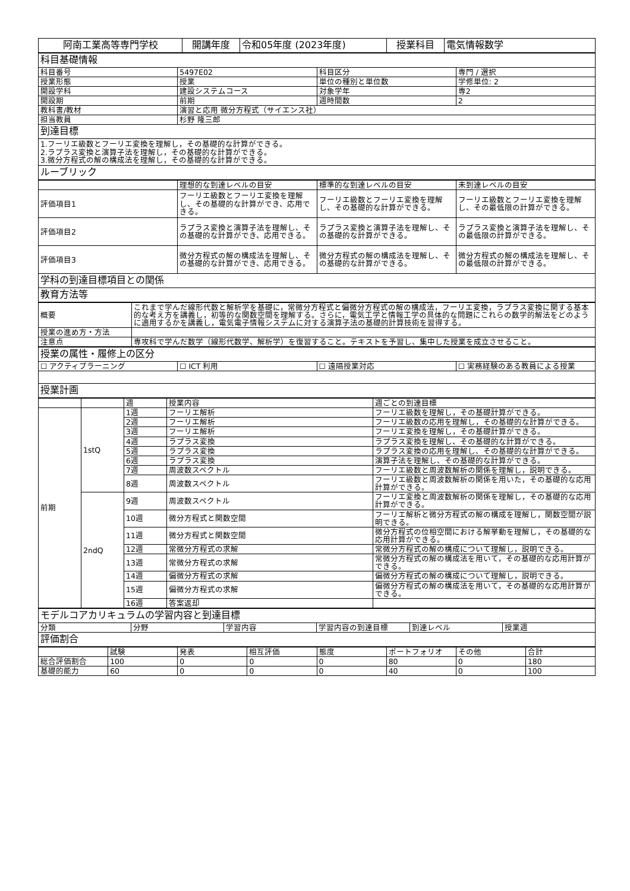| 阿南工業高等専門学校 | 開講年度 | 令和05年度 (2023年度) | 授業科目 | 電気情報数学 |
| 科目基礎情報 | | | |
| 科目番号 | 5497E02 | 科目区分 | 専門 / 選択 |
| 授業形態 | 授業 | 単位の種別と単位数 | 学修単位: 2 |
| 開設学科 | 建設システムコース | 対象学年 | 専2 |
| 開設期 | 前期 | 週時間数 | 2 |
| 教科書/教材 | 演習と応用 微分方程式（サイエンス社） | | |
| 担当教員 | 杉野 隆三郎 | | |
| 到達目標 | | | |
| 1.フーリエ級数とフーリエ変換を理解し，その基礎的な計算ができる。 2.ラプラス変換と演算子法を理解し，その基礎的な計算ができる。 3.微分方程式の解の構成法を理解し，その基礎的な計算ができる。 | | | |
| ルーブリック | | | |
| | 理想的な到達レベルの目安 | 標準的な到達レベルの目安 | 未到達レベルの目安 |
| 評価項目1 | フーリエ級数とフーリエ変換を理解し、その基礎的な計算ができ、応用できる。 | フーリエ級数とフーリエ変換を理解し、その基礎的な計算ができる。 | フーリエ級数とフーリエ変換を理解し、その最低限の計算ができる。 |
| 評価項目2 | ラプラス変換と演算子法を理解し、その基礎的な計算ができ、応用できる。 | ラプラス変換と演算子法を理解し、その基礎的な計算ができる。 | ラプラス変換と演算子法を理解し、その最低限の計算ができる。 |
| 評価項目3 | 微分方程式の解の構成法を理解し、その基礎的な計算ができ、応用できる。 | 微分方程式の解の構成法を理解し、その基礎的な計算ができる。 | 微分方程式の解の構成法を理解し、その最低限の計算ができる。 |
| 学科の到達目標項目との関係 | | | |
| 教育方法等 | | | |
| 概要 | これまで学んだ線形代数と解析学を基礎に，常微分方程式と偏微分方程式の解の構成法，フーリエ変換，ラプラス変換に関する基本的な考え方を講義し，初等的な関数空間を理解する。さらに，電気工学と情報工学の具体的な問題にこれらの数学的解法をどのように適用するかを講義し，電気電子情報システムに対する演算子法の基礎的計算技術を習得する。 |
| 授業の進め方・方法 | |
| 注意点 | 専攻科で学んだ数学（線形代数学、解析学）を復習すること。テキストを予習し、集中した授業を成立させること。 |
| 授業の属性・履修上の区分 | | | |
| ☐ アクティブラーニング | ☐ ICT 利用 | ☐ 遠隔授業対応 | ☐ 実務経験のある教員による授業 |
| 授業計画 | | | |
| | | 週 | 授業内容 | 週ごとの到達目標 |
| 前期 | 1stQ | 1週 | フーリエ解析 | フーリエ級数を理解し，その基礎計算ができる。 |
| | | 2週 | フーリエ解析 | フーリエ級数の応用を理解し，その基礎的な計算ができる。 |
| | | 3週 | フーリエ解析 | フーリエ変換を理解し，その基礎計算ができる。 |
| | | 4週 | ラプラス変換 | ラプラス変換を理解し、その基礎的な計算ができる。 |
| | | 5週 | ラプラス変換 | ラプラス変換の応用を理解し、その基礎的な計算ができる。 |
| | | 6週 | ラプラス変換 | 演算子法を理解し、その基礎的な計算ができる。 |
| | | 7週 | 周波数スペクトル | フーリエ級数と周波数解析の関係を理解し，説明できる。 |
| | | 8週 | 周波数スペクトル | フーリエ級数と周波数解析の関係を用いた，その基礎的な応用計算ができる。 |
| | 2ndQ | 9週 | 周波数スペクトル | フーリエ変換と周波数解析の関係を理解し，その基礎的な応用計算ができる。 |
| | | 10週 | 微分方程式と関数空間 | フーリエ解析と微分方程式の解の構成を理解し，関数空間が説明できる。 |
| | | 11週 | 微分方程式と関数空間 | 微分方程式の位相空間における解挙動を理解し，その基礎的な応用計算ができる。 |
| | | 12週 | 常微分方程式の求解 | 常微分方程式の解の構成について理解し，説明できる。 |
| | | 13週 | 常微分方程式の求解 | 常微分方程式の解の構成法を用いて，その基礎的な応用計算ができる。 |
| | | 14週 | 偏微分方程式の求解 | 偏微分方程式の解の構成について理解し，説明できる。 |
| | | 15週 | 偏微分方程式の求解 | 偏微分方程式の解の構成法を用いて，その基礎的な応用計算ができる。 |
| | | 16週 | 答案返却 | |
| モデルコアカリキュラムの学習内容と到達目標 | | | | | |
| 分類 | 分野 | 学習内容 | 学習内容の到達目標 | 到達レベル | 授業週 |
| 評価割合 | | | | | |
| | 試験 | 発表 | 相互評価 | 態度 | ポートフォリオ | その他 | 合計 |
| 総合評価割合 | 100 | 0 | 0 | 0 | 80 | 0 | 180 |
| 基礎的能力 | 60 | 0 | 0 | 0 | 40 | 0 | 100 |